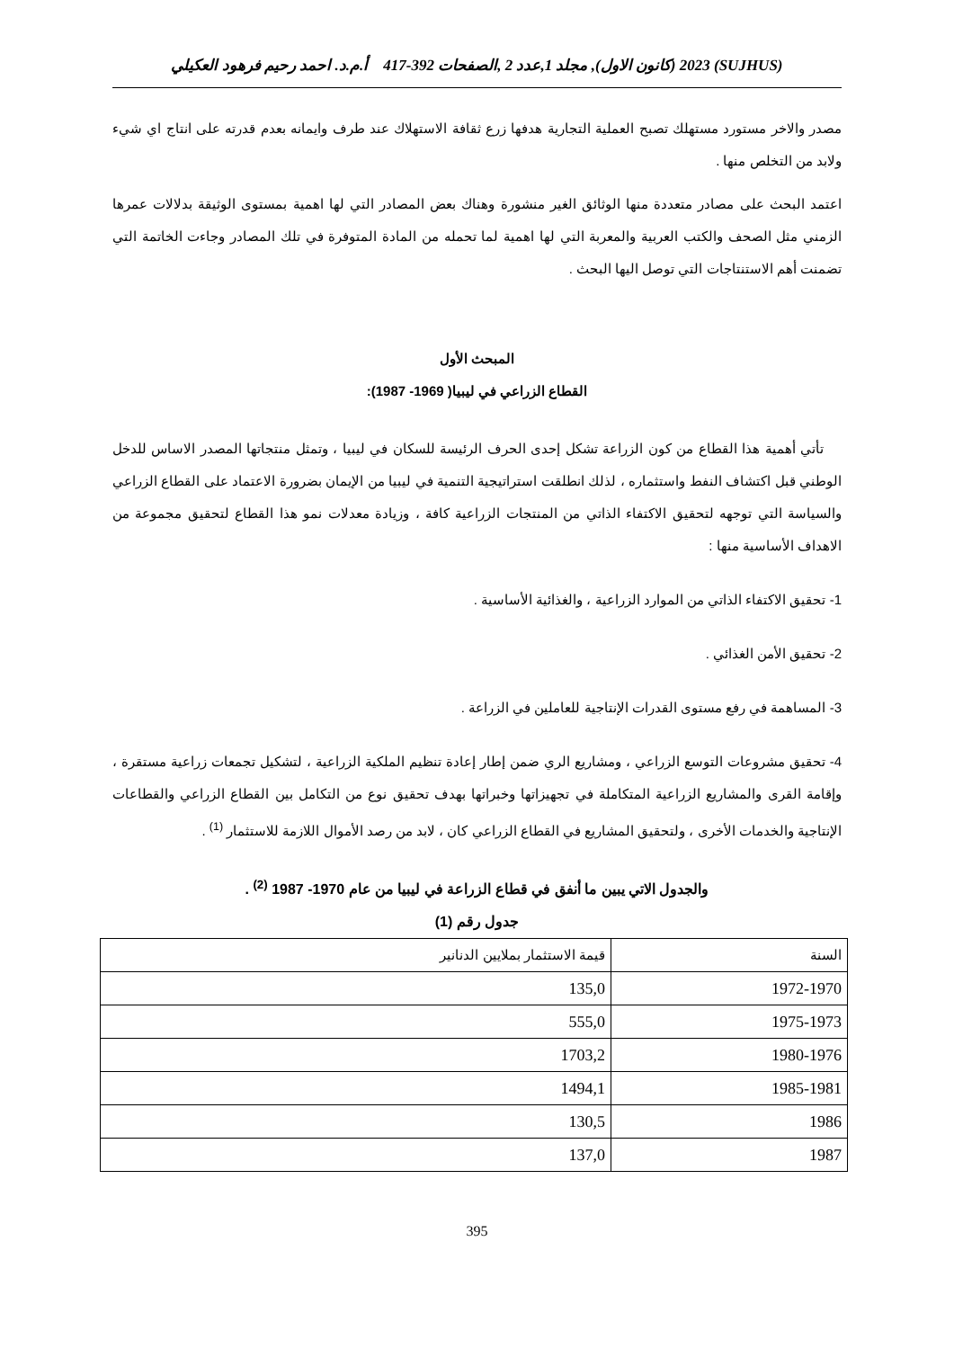(SUJHUS) 2023 (كانون الاول), مجلد 1,عدد 2 ,الصفحات 392-417 أ.م.د. احمد رحيم فرهود العكيلي
مصدر والاخر مستورد مستهلك تصبح العملية التجارية هدفها زرع ثقافة الاستهلاك عند طرف وايمانه بعدم قدرته على انتاج اي شيء ولابد من التخلص منها .
اعتمد البحث على مصادر متعددة منها الوثائق الغير منشورة وهناك بعض المصادر التي لها اهمية بمستوى الوثيقة بدلالات عمرها الزمني مثل الصحف والكتب العربية والمعربة التي لها اهمية لما تحمله من المادة المتوفرة في تلك المصادر وجاءت الخاتمة التي تضمنت أهم الاستنتاجات التي توصل اليها البحث .
المبحث الأول
القطاع الزراعي في ليبيا( 1969- 1987):
تأتي أهمية هذا القطاع من كون الزراعة تشكل إحدى الحرف الرئيسة للسكان في ليبيا ، وتمثل منتجاتها المصدر الاساس للدخل الوطني قبل اكتشاف النفط واستثماره ، لذلك انطلقت استراتيجية التنمية في ليبيا من الإيمان بضرورة الاعتماد على القطاع الزراعي والسياسة التي توجهه لتحقيق الاكتفاء الذاتي من المنتجات الزراعية كافة ، وزيادة معدلات نمو هذا القطاع لتحقيق مجموعة من الاهداف الأساسية منها :
1- تحقيق الاكتفاء الذاتي من الموارد الزراعية ، والغذائية الأساسية .
2- تحقيق الأمن الغذائي .
3- المساهمة في رفع مستوى القدرات الإنتاجية للعاملين في الزراعة .
4- تحقيق مشروعات التوسع الزراعي ، ومشاريع الري ضمن إطار إعادة تنظيم الملكية الزراعية ، لتشكيل تجمعات زراعية مستقرة ، وإقامة القرى والمشاريع الزراعية المتكاملة في تجهيزاتها وخبراتها بهدف تحقيق نوع من التكامل بين القطاع الزراعي والقطاعات الإنتاجية والخدمات الأخرى ، ولتحقيق المشاريع في القطاع الزراعي كان ، لابد من رصد الأموال اللازمة للاستثمار <sup>(1)</sup> .
والجدول الاتي يبين ما أنفق في قطاع الزراعة في ليبيا من عام 1970- 1987 <sup>(2)</sup> .
جدول رقم (1)
| السنة | قيمة الاستثمار بملايين الدنانير |
| 1972-1970 | 135,0 |
| 1975-1973 | 555,0 |
| 1980-1976 | 1703,2 |
| 1985-1981 | 1494,1 |
| 1986 | 130,5 |
| 1987 | 137,0 |
395